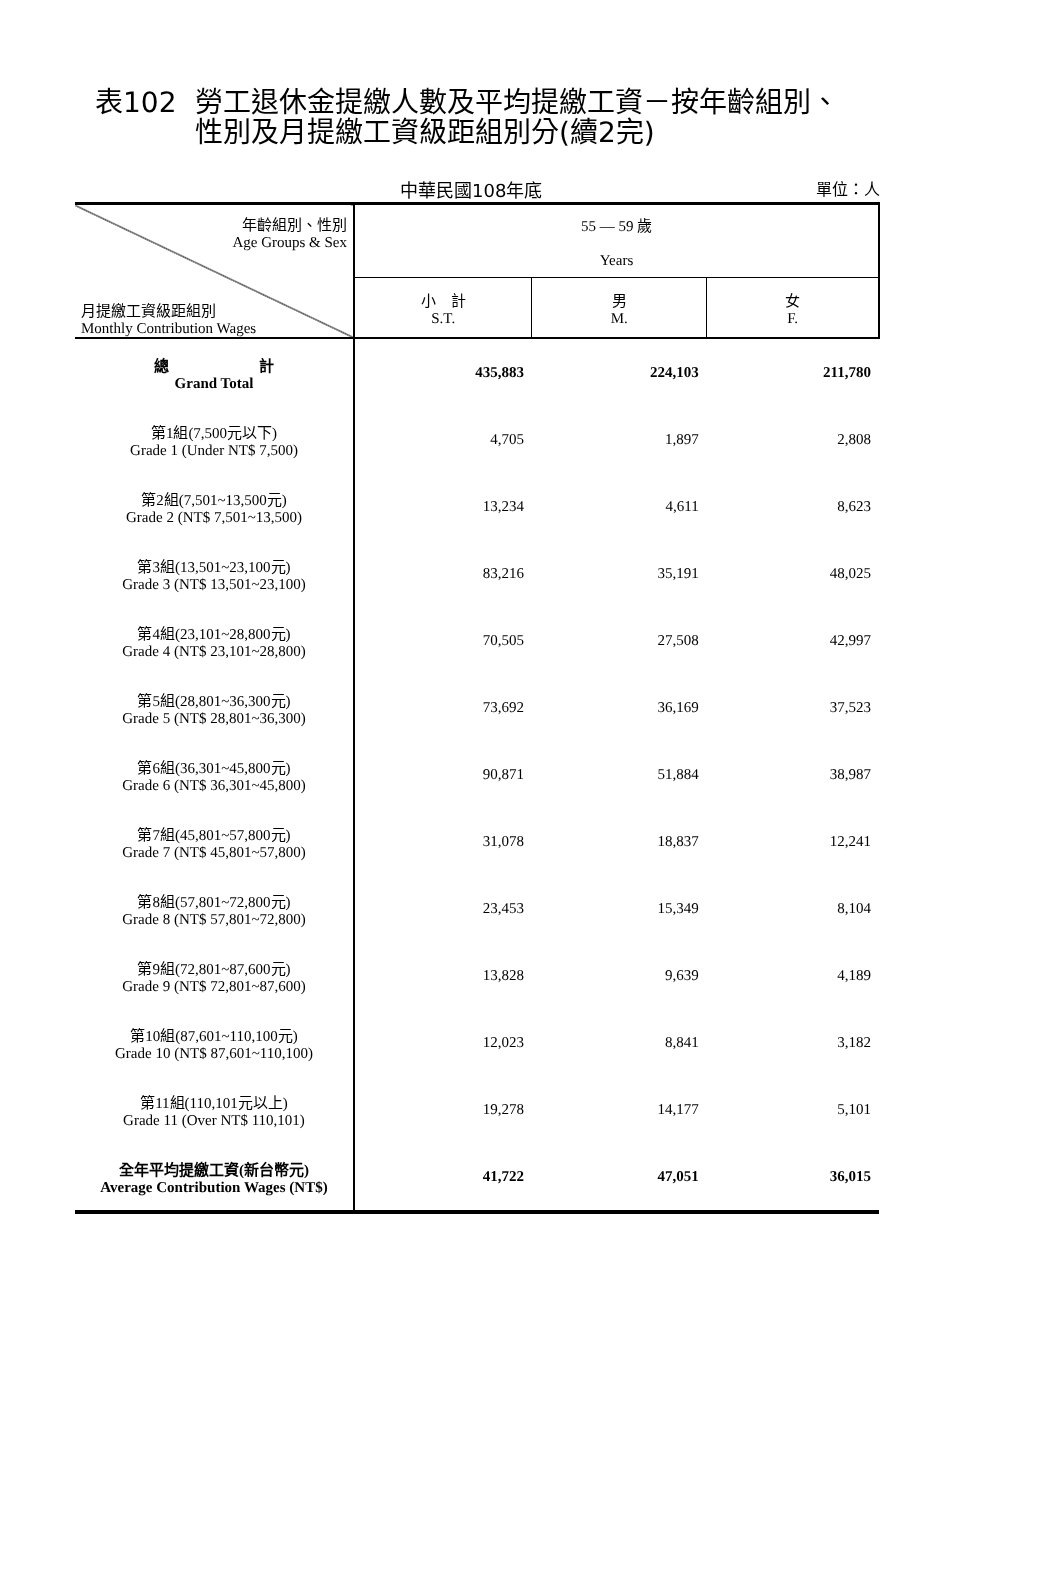表102 勞工退休金提繳人數及平均提繳工資－按年齡組別、
性別及月提繳工資級距組別分(續2完)
中華民國108年底 單位：人
| 年齡組別、性別 Age Groups & Sex 月提繳工資級距組別 Monthly Contribution Wages | 55 — 59 歲 Years | | |
| | 小 計 S.T. | 男 M. | 女 F. |
| 總 計 Grand Total | 435,883 | 224,103 | 211,780 |
| 第1組(7,500元以下) Grade 1 (Under NT$ 7,500) | 4,705 | 1,897 | 2,808 |
| 第2組(7,501~13,500元) Grade 2 (NT$ 7,501~13,500) | 13,234 | 4,611 | 8,623 |
| 第3組(13,501~23,100元) Grade 3 (NT$ 13,501~23,100) | 83,216 | 35,191 | 48,025 |
| 第4組(23,101~28,800元) Grade 4 (NT$ 23,101~28,800) | 70,505 | 27,508 | 42,997 |
| 第5組(28,801~36,300元) Grade 5 (NT$ 28,801~36,300) | 73,692 | 36,169 | 37,523 |
| 第6組(36,301~45,800元) Grade 6 (NT$ 36,301~45,800) | 90,871 | 51,884 | 38,987 |
| 第7組(45,801~57,800元) Grade 7 (NT$ 45,801~57,800) | 31,078 | 18,837 | 12,241 |
| 第8組(57,801~72,800元) Grade 8 (NT$ 57,801~72,800) | 23,453 | 15,349 | 8,104 |
| 第9組(72,801~87,600元) Grade 9 (NT$ 72,801~87,600) | 13,828 | 9,639 | 4,189 |
| 第10組(87,601~110,100元) Grade 10 (NT$ 87,601~110,100) | 12,023 | 8,841 | 3,182 |
| 第11組(110,101元以上) Grade 11 (Over NT$ 110,101) | 19,278 | 14,177 | 5,101 |
| 全年平均提繳工資(新台幣元) Average Contribution Wages (NT$) | 41,722 | 47,051 | 36,015 |